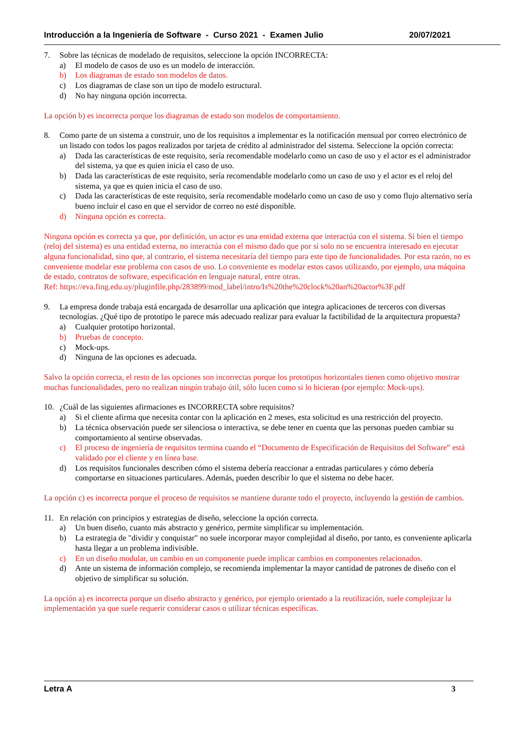Introducción a la Ingeniería de Software - Curso 2021 - Examen Julio 20/07/2021
7. Sobre las técnicas de modelado de requisitos, seleccione la opción INCORRECTA:
a) El modelo de casos de uso es un modelo de interacción.
b) Los diagramas de estado son modelos de datos.
c) Los diagramas de clase son un tipo de modelo estructural.
d) No hay ninguna opción incorrecta.
La opción b) es incorrecta porque los diagramas de estado son modelos de comportamiento.
8. Como parte de un sistema a construir, uno de los requisitos a implementar es la notificación mensual por correo electrónico de un listado con todos los pagos realizados por tarjeta de crédito al administrador del sistema. Seleccione la opción correcta:
a) Dada las características de este requisito, sería recomendable modelarlo como un caso de uso y el actor es el administrador del sistema, ya que es quien inicia el caso de uso.
b) Dada las características de este requisito, sería recomendable modelarlo como un caso de uso y el actor es el reloj del sistema, ya que es quien inicia el caso de uso.
c) Dada las características de este requisito, sería recomendable modelarlo como un caso de uso y como flujo alternativo sería bueno incluir el caso en que el servidor de correo no esté disponible.
d) Ninguna opción es correcta.
Ninguna opción es correcta ya que, por definición, un actor es una entidad externa que interactúa con el sistema. Si bien el tiempo (reloj del sistema) es una entidad externa, no interactúa con el mismo dado que por sí solo no se encuentra interesado en ejecutar alguna funcionalidad, sino que, al contrario, el sistema necesitaría del tiempo para este tipo de funcionalidades. Por esta razón, no es conveniente modelar este problema con casos de uso. Lo conveniente es modelar estos casos utilizando, por ejemplo, una máquina de estado, contratos de software, especificación en lenguaje natural, entre otras.
Ref: https://eva.fing.edu.uy/pluginfile.php/283899/mod_label/intro/Is%20the%20clock%20an%20actor%3F.pdf
9. La empresa donde trabaja está encargada de desarrollar una aplicación que integra aplicaciones de terceros con diversas tecnologías. ¿Qué tipo de prototipo le parece más adecuado realizar para evaluar la factibilidad de la arquitectura propuesta?
a) Cualquier prototipo horizontal.
b) Pruebas de concepto.
c) Mock-ups.
d) Ninguna de las opciones es adecuada.
Salvo la opción correcta, el resto de las opciones son incorrectas porque los prototipos horizontales tienen como objetivo mostrar muchas funcionalidades, pero no realizan ningún trabajo útil, sólo lucen como si lo hicieran (por ejemplo: Mock-ups).
10. ¿Cuál de las siguientes afirmaciones es INCORRECTA sobre requisitos?
a) Si el cliente afirma que necesita contar con la aplicación en 2 meses, esta solicitud es una restricción del proyecto.
b) La técnica observación puede ser silenciosa o interactiva, se debe tener en cuenta que las personas pueden cambiar su comportamiento al sentirse observadas.
c) El proceso de ingeniería de requisitos termina cuando el “Documento de Especificación de Requisitos del Software” está validado por el cliente y en línea base.
d) Los requisitos funcionales describen cómo el sistema debería reaccionar a entradas particulares y cómo debería comportarse en situaciones particulares. Además, pueden describir lo que el sistema no debe hacer.
La opción c) es incorrecta porque el proceso de requisitos se mantiene durante todo el proyecto, incluyendo la gestión de cambios.
11. En relación con principios y estrategias de diseño, seleccione la opción correcta.
a) Un buen diseño, cuanto más abstracto y genérico, permite simplificar su implementación.
b) La estrategia de "dividir y conquistar" no suele incorporar mayor complejidad al diseño, por tanto, es conveniente aplicarla hasta llegar a un problema indivisible.
c) En un diseño modular, un cambio en un componente puede implicar cambios en componentes relacionados.
d) Ante un sistema de información complejo, se recomienda implementar la mayor cantidad de patrones de diseño con el objetivo de simplificar su solución.
La opción a) es incorrecta porque un diseño abstracto y genérico, por ejemplo orientado a la reutilización, suele complejizar la implementación ya que suele requerir considerar casos o utilizar técnicas específicas.
Letra A 3